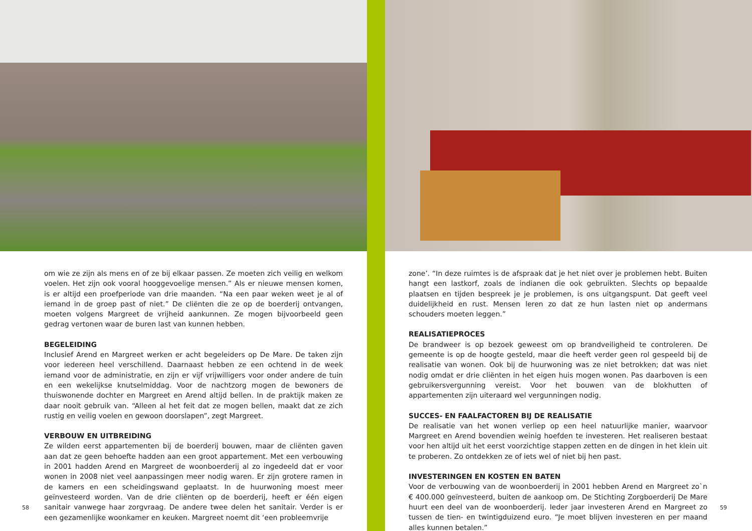om wie ze zijn als mens en of ze bij elkaar passen. Ze moeten zich veilig en welkom voelen. Het zijn ook vooral hooggevoelige mensen.” Als er nieuwe mensen komen, is er altijd een proefperiode van drie maanden. “Na een paar weken weet je al of iemand in de groep past of niet.” De cliënten die ze op de boerderij ontvangen, moeten volgens Margreet de vrijheid aankunnen. Ze mogen bijvoorbeeld geen gedrag vertonen waar de buren last van kunnen hebben.
BEGELEIDING
Inclusief Arend en Margreet werken er acht begeleiders op De Mare. De taken zijn voor iedereen heel verschillend. Daarnaast hebben ze een ochtend in de week iemand voor de administratie, en zijn er vijf vrijwilligers voor onder andere de tuin en een wekelijkse knutselmiddag. Voor de nachtzorg mogen de bewoners de thuiswonende dochter en Margreet en Arend altijd bellen. In de praktijk maken ze daar nooit gebruik van. “Alleen al het feit dat ze mogen bellen, maakt dat ze zich rustig en veilig voelen en gewoon doorslapen”, zegt Margreet.
VERBOUW EN UITBREIDING
Ze wilden eerst appartementen bij de boerderij bouwen, maar de cliënten gaven aan dat ze geen behoefte hadden aan een groot appartement. Met een verbouwing in 2001 hadden Arend en Margreet de woonboerderij al zo ingedeeld dat er voor wonen in 2008 niet veel aanpassingen meer nodig waren. Er zijn grotere ramen in de kamers en een scheidingswand geplaatst. In de huurwoning moest meer geïnvesteerd worden. Van de drie cliënten op de boerderij, heeft er één eigen sanitair vanwege haar zorgvraag. De andere twee delen het sanitair. Verder is er een gezamenlijke woonkamer en keuken. Margreet noemt dit ‘een probleemvrije
58
zone’. “In deze ruimtes is de afspraak dat je het niet over je problemen hebt. Buiten hangt een lastkorf, zoals de indianen die ook gebruikten. Slechts op bepaalde plaatsen en tijden bespreek je je problemen, is ons uitgangspunt. Dat geeft veel duidelijkheid en rust. Mensen leren zo dat ze hun lasten niet op andermans schouders moeten leggen.”
REALISATIEPROCES
De brandweer is op bezoek geweest om op brandveiligheid te controleren. De gemeente is op de hoogte gesteld, maar die heeft verder geen rol gespeeld bij de realisatie van wonen. Ook bij de huurwoning was ze niet betrokken; dat was niet nodig omdat er drie cliënten in het eigen huis mogen wonen. Pas daarboven is een gebruikersvergunning vereist. Voor het bouwen van de blokhutten of appartementen zijn uiteraard wel vergunningen nodig.
SUCCES- EN FAALFACTOREN BIJ DE REALISATIE
De realisatie van het wonen verliep op een heel natuurlijke manier, waarvoor Margreet en Arend bovendien weinig hoefden te investeren. Het realiseren bestaat voor hen altijd uit het eerst voorzichtige stappen zetten en de dingen in het klein uit te proberen. Zo ontdekken ze of iets wel of niet bij hen past.
INVESTERINGEN EN KOSTEN EN BATEN
Voor de verbouwing van de woonboerderij in 2001 hebben Arend en Margreet zo`n € 400.000 geïnvesteerd, buiten de aankoop om. De Stichting Zorgboerderij De Mare huurt een deel van de woonboerderij. Ieder jaar investeren Arend en Margreet zo tussen de tien- en twintigduizend euro. “Je moet blijven investeren en per maand alles kunnen betalen.”
59